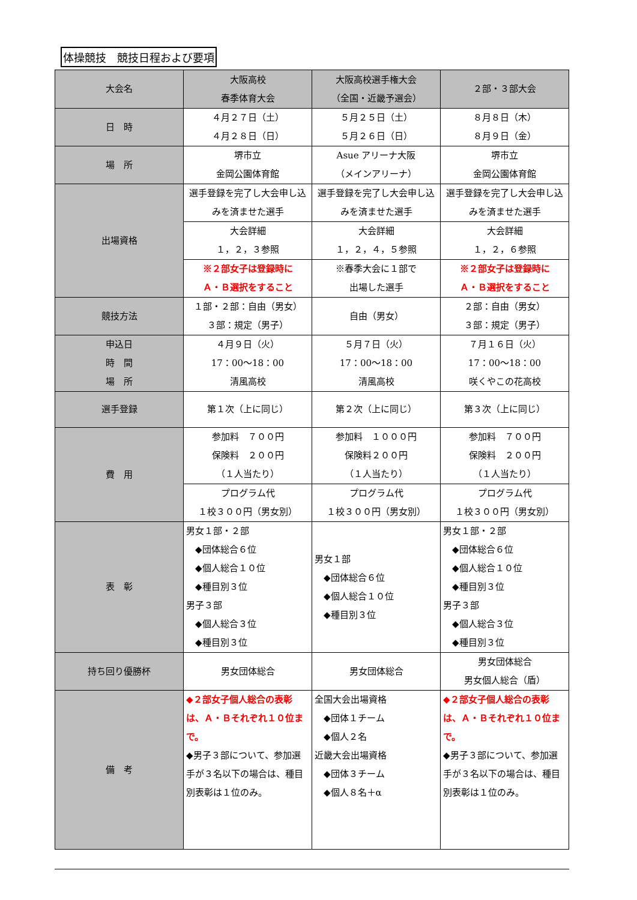体操競技　競技日程および要項
| 大会名 | 大阪高校 春季体育大会 | 大阪高校選手権大会 （全国・近畿予選会） | ２部・３部大会 |
| --- | --- | --- | --- |
| 日 時 | ４月２７日（土） ４月２８日（日） | ５月２５日（土） ５月２６日（日） | ８月８日（木） ８月９日（金） |
| 場 所 | 堺市立 金岡公園体育館 | Asue アリーナ大阪 （メインアリーナ） | 堺市立 金岡公園体育館 |
| 出場資格 | 選手登録を完了し大会申し込みを済ませた選手 | 選手登録を完了し大会申し込みを済ませた選手 | 選手登録を完了し大会申し込みを済ませた選手 |
| | 大会詳細 １，２，３参照 | 大会詳細 １，２，４，５参照 | 大会詳細 １，２，６参照 |
| | ※２部女子は登録時に Ａ・Ｂ選択をすること | ※春季大会に１部で 出場した選手 | ※２部女子は登録時に Ａ・Ｂ選択をすること |
| 競技方法 | １部・２部：自由（男女） ３部：規定（男子） | 自由（男女） | ２部：自由（男女） ３部：規定（男子） |
| 申込日 時 間 場 所 | ４月９日（火） 17：00〜18：00 清風高校 | ５月７日（火） 17：00〜18：00 清風高校 | ７月１６日（火） 17：00〜18：00 咲くやこの花高校 |
| 選手登録 | 第１次（上に同じ） | 第２次（上に同じ） | 第３次（上に同じ） |
| 費 用 | 参加料 ７００円 保険料 ２００円 （１人当たり） | 参加料 １０００円 保険料２００円 （１人当たり） | 参加料 ７００円 保険料 ２００円 （１人当たり） |
| | プログラム代 １校３００円（男女別） | プログラム代 １校３００円（男女別） | プログラム代 １校３００円（男女別） |
| 表 彰 | 男女１部・２部 ◆団体総合６位 ◆個人総合１０位 ◆種目別３位 男子３部 ◆個人総合３位 ◆種目別３位 | 男女１部 ◆団体総合６位 ◆個人総合１０位 ◆種目別３位 | 男女１部・２部 ◆団体総合６位 ◆個人総合１０位 ◆種目別３位 男子３部 ◆個人総合３位 ◆種目別３位 |
| 持ち回り優勝杯 | 男女団体総合 | 男女団体総合 | 男女団体総合 男女個人総合（盾） |
| 備 考 | ◆２部女子個人総合の表彰は、Ａ・Ｂそれぞれ１０位まで。 ◆男子３部について、参加選手が３名以下の場合は、種目別表彰は１位のみ。 | 全国大会出場資格 ◆団体１チーム ◆個人２名 近畿大会出場資格 ◆団体３チーム ◆個人８名＋α | ◆２部女子個人総合の表彰は、Ａ・Ｂそれぞれ１０位まで。 ◆男子３部について、参加選手が３名以下の場合は、種目別表彰は１位のみ。 |